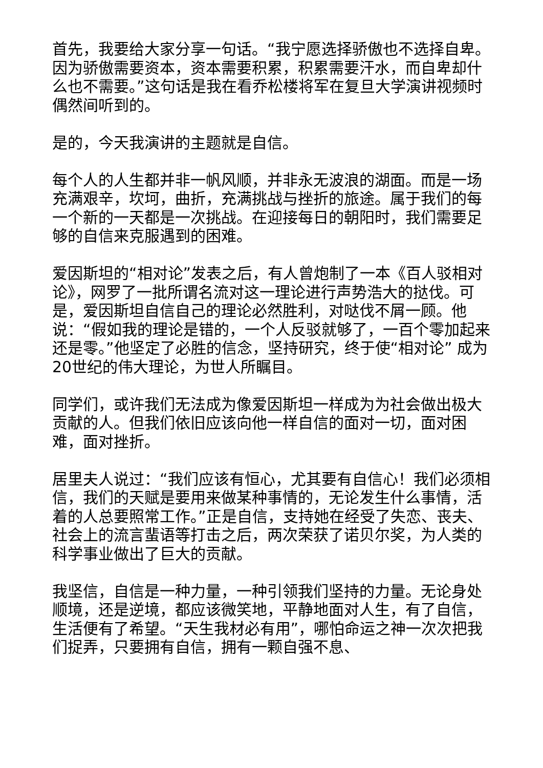首先，我要给大家分享一句话。“我宁愿选择骄傲也不选择自卑。因为骄傲需要资本，资本需要积累，积累需要汗水，而自卑却什么也不需要。”这句话是我在看乔松楼将军在复旦大学演讲视频时偶然间听到的。
是的，今天我演讲的主题就是自信。
每个人的人生都并非一帆风顺，并非永无波浪的湖面。而是一场充满艰辛，坎坷，曲折，充满挑战与挫折的旅途。属于我们的每一个新的一天都是一次挑战。在迎接每日的朝阳时，我们需要足够的自信来克服遇到的困难。
爱因斯坦的“相对论”发表之后，有人曾炮制了一本《百人驳相对论》，网罗了一批所谓名流对这一理论进行声势浩大的挞伐。可是，爱因斯坦自信自己的理论必然胜利，对哒伐不屑一顾。他说：“假如我的理论是错的，一个人反驳就够了，一百个零加起来还是零。”他坚定了必胜的信念，坚持研究，终于使“相对论” 成为20世纪的伟大理论，为世人所瞩目。
同学们，或许我们无法成为像爱因斯坦一样成为为社会做出极大贡献的人。但我们依旧应该向他一样自信的面对一切，面对困难，面对挫折。
居里夫人说过：“我们应该有恒心，尤其要有自信心！我们必须相信，我们的天赋是要用来做某种事情的，无论发生什么事情，活着的人总要照常工作。”正是自信，支持她在经受了失恋、丧夫、社会上的流言蜚语等打击之后，两次荣获了诺贝尔奖，为人类的科学事业做出了巨大的贡献。
我坚信，自信是一种力量，一种引领我们坚持的力量。无论身处顺境，还是逆境，都应该微笑地，平静地面对人生，有了自信，生活便有了希望。“天生我材必有用”，哪怕命运之神一次次把我们捉弄，只要拥有自信，拥有一颗自强不息、